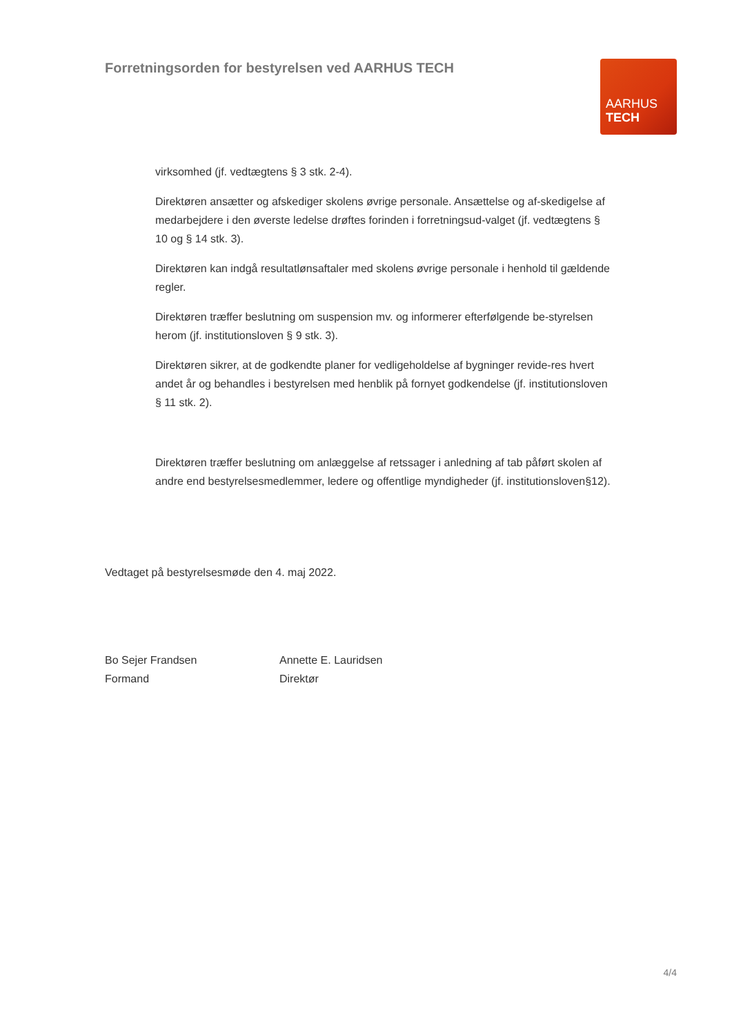Forretningsorden for bestyrelsen ved AARHUS TECH
AARHUS
TECH
virksomhed (jf. vedtægtens § 3 stk. 2-4).
Direktøren ansætter og afskediger skolens øvrige personale. Ansættelse og af-skedigelse af medarbejdere i den øverste ledelse drøftes forinden i forretningsud-valget (jf. vedtægtens § 10 og § 14 stk. 3).
Direktøren kan indgå resultatlønsaftaler med skolens øvrige personale i henhold til gældende regler.
Direktøren træffer beslutning om suspension mv. og informerer efterfølgende be-styrelsen herom (jf. institutionsloven § 9 stk. 3).
Direktøren sikrer, at de godkendte planer for vedligeholdelse af bygninger revide-res hvert andet år og behandles i bestyrelsen med henblik på fornyet godkendelse (jf. institutionsloven § 11 stk. 2).
Direktøren træffer beslutning om anlæggelse af retssager i anledning af tab påført skolen af andre end bestyrelsesmedlemmer, ledere og offentlige myndigheder (jf. institutionsloven§12).
Vedtaget på bestyrelsesmøde den 4. maj 2022.
Bo Sejer Frandsen
Formand
Annette E. Lauridsen
Direktør
4/4